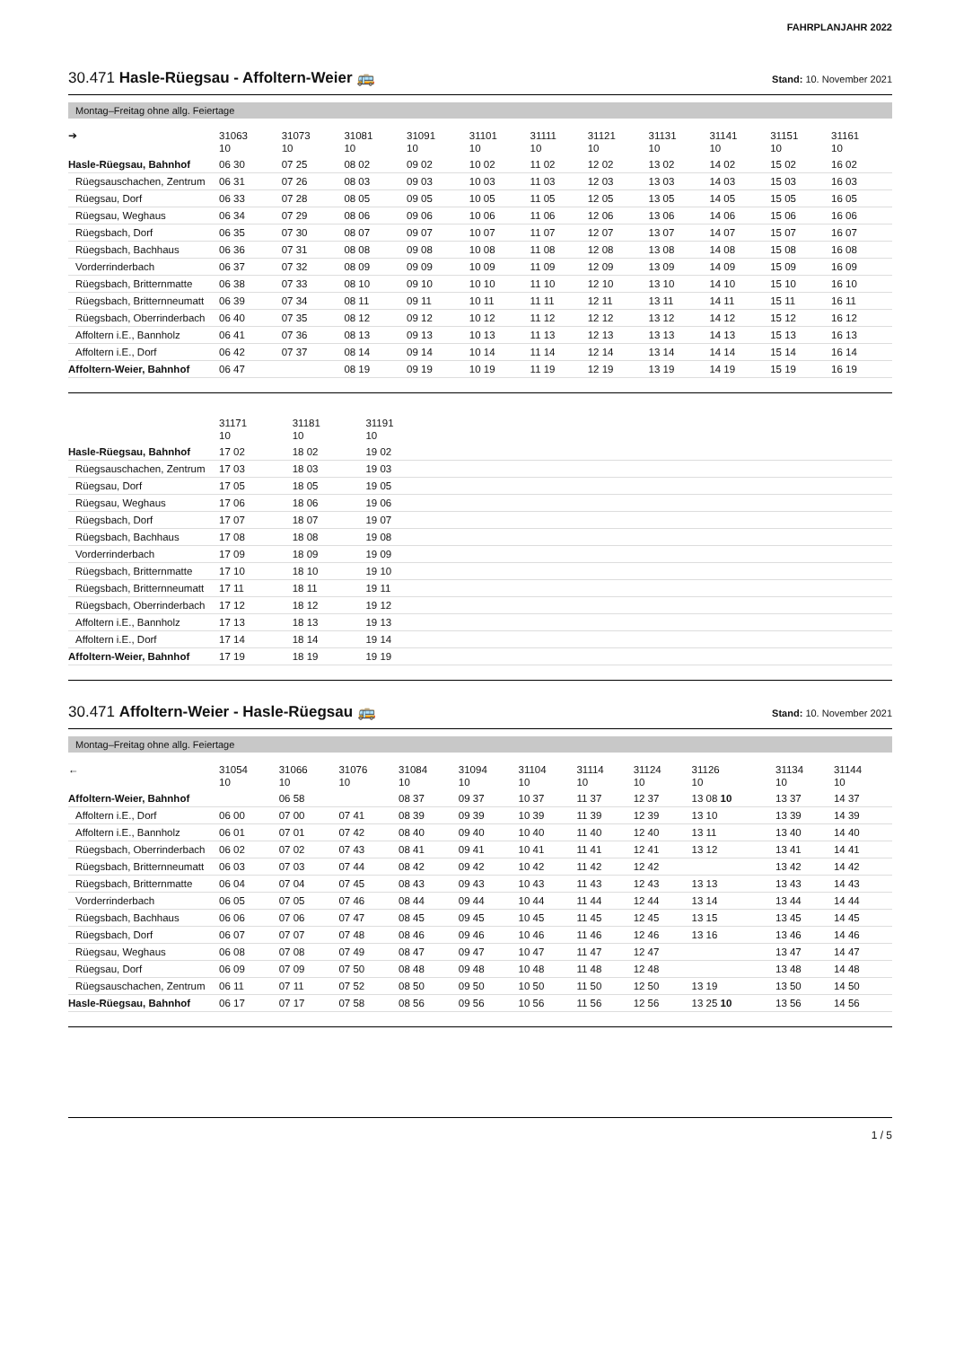FAHRPLANJAHR 2022
30.471 Hasle-Rüegsau - Affoltern-Weier 🚌 Stand: 10. November 2021
Montag–Freitag ohne allg. Feiertage
| ➔ | 31063 10 | 31073 10 | 31081 10 | 31091 10 | 31101 10 | 31111 10 | 31121 10 | 31131 10 | 31141 10 | 31151 10 | 31161 10 |
| --- | --- | --- | --- | --- | --- | --- | --- | --- | --- | --- | --- |
| Hasle-Rüegsau, Bahnhof | 06 30 | 07 25 | 08 02 | 09 02 | 10 02 | 11 02 | 12 02 | 13 02 | 14 02 | 15 02 | 16 02 |
| Rüegsauschachen, Zentrum | 06 31 | 07 26 | 08 03 | 09 03 | 10 03 | 11 03 | 12 03 | 13 03 | 14 03 | 15 03 | 16 03 |
| Rüegsau, Dorf | 06 33 | 07 28 | 08 05 | 09 05 | 10 05 | 11 05 | 12 05 | 13 05 | 14 05 | 15 05 | 16 05 |
| Rüegsau, Weghaus | 06 34 | 07 29 | 08 06 | 09 06 | 10 06 | 11 06 | 12 06 | 13 06 | 14 06 | 15 06 | 16 06 |
| Rüegsbach, Dorf | 06 35 | 07 30 | 08 07 | 09 07 | 10 07 | 11 07 | 12 07 | 13 07 | 14 07 | 15 07 | 16 07 |
| Rüegsbach, Bachhaus | 06 36 | 07 31 | 08 08 | 09 08 | 10 08 | 11 08 | 12 08 | 13 08 | 14 08 | 15 08 | 16 08 |
| Vorderrinderbach | 06 37 | 07 32 | 08 09 | 09 09 | 10 09 | 11 09 | 12 09 | 13 09 | 14 09 | 15 09 | 16 09 |
| Rüegsbach, Britternmatte | 06 38 | 07 33 | 08 10 | 09 10 | 10 10 | 11 10 | 12 10 | 13 10 | 14 10 | 15 10 | 16 10 |
| Rüegsbach, Britternneumatt | 06 39 | 07 34 | 08 11 | 09 11 | 10 11 | 11 11 | 12 11 | 13 11 | 14 11 | 15 11 | 16 11 |
| Rüegsbach, Oberrinderbach | 06 40 | 07 35 | 08 12 | 09 12 | 10 12 | 11 12 | 12 12 | 13 12 | 14 12 | 15 12 | 16 12 |
| Affoltern i.E., Bannholz | 06 41 | 07 36 | 08 13 | 09 13 | 10 13 | 11 13 | 12 13 | 13 13 | 14 13 | 15 13 | 16 13 |
| Affoltern i.E., Dorf | 06 42 | 07 37 | 08 14 | 09 14 | 10 14 | 11 14 | 12 14 | 13 14 | 14 14 | 15 14 | 16 14 |
| Affoltern-Weier, Bahnhof | 06 47 | | 08 19 | 09 19 | 10 19 | 11 19 | 12 19 | 13 19 | 14 19 | 15 19 | 16 19 |
| | 31171 10 | 31181 10 | 31191 10 | |
| --- | --- | --- | --- | --- |
| Hasle-Rüegsau, Bahnhof | 17 02 | 18 02 | 19 02 | |
| Rüegsauschachen, Zentrum | 17 03 | 18 03 | 19 03 | |
| Rüegsau, Dorf | 17 05 | 18 05 | 19 05 | |
| Rüegsau, Weghaus | 17 06 | 18 06 | 19 06 | |
| Rüegsbach, Dorf | 17 07 | 18 07 | 19 07 | |
| Rüegsbach, Bachhaus | 17 08 | 18 08 | 19 08 | |
| Vorderrinderbach | 17 09 | 18 09 | 19 09 | |
| Rüegsbach, Britternmatte | 17 10 | 18 10 | 19 10 | |
| Rüegsbach, Britternneumatt | 17 11 | 18 11 | 19 11 | |
| Rüegsbach, Oberrinderbach | 17 12 | 18 12 | 19 12 | |
| Affoltern i.E., Bannholz | 17 13 | 18 13 | 19 13 | |
| Affoltern i.E., Dorf | 17 14 | 18 14 | 19 14 | |
| Affoltern-Weier, Bahnhof | 17 19 | 18 19 | 19 19 | |
30.471 Affoltern-Weier - Hasle-Rüegsau 🚌 Stand: 10. November 2021
Montag–Freitag ohne allg. Feiertage
| ← | 31054 10 | 31066 10 | 31076 10 | 31084 10 | 31094 10 | 31104 10 | 31114 10 | 31124 10 | 31126 10 | 31134 10 | 31144 10 |
| --- | --- | --- | --- | --- | --- | --- | --- | --- | --- | --- | --- |
| Affoltern-Weier, Bahnhof | | 06 58 | | 08 37 | 09 37 | 10 37 | 11 37 | 12 37 | 13 08 10 | 13 37 | 14 37 |
| Affoltern i.E., Dorf | 06 00 | 07 00 | 07 41 | 08 39 | 09 39 | 10 39 | 11 39 | 12 39 | 13 10 | 13 39 | 14 39 |
| Affoltern i.E., Bannholz | 06 01 | 07 01 | 07 42 | 08 40 | 09 40 | 10 40 | 11 40 | 12 40 | 13 11 | 13 40 | 14 40 |
| Rüegsbach, Oberrinderbach | 06 02 | 07 02 | 07 43 | 08 41 | 09 41 | 10 41 | 11 41 | 12 41 | 13 12 | 13 41 | 14 41 |
| Rüegsbach, Britternneumatt | 06 03 | 07 03 | 07 44 | 08 42 | 09 42 | 10 42 | 11 42 | 12 42 | | 13 42 | 14 42 |
| Rüegsbach, Britternmatte | 06 04 | 07 04 | 07 45 | 08 43 | 09 43 | 10 43 | 11 43 | 12 43 | 13 13 | 13 43 | 14 43 |
| Vorderrinderbach | 06 05 | 07 05 | 07 46 | 08 44 | 09 44 | 10 44 | 11 44 | 12 44 | 13 14 | 13 44 | 14 44 |
| Rüegsbach, Bachhaus | 06 06 | 07 06 | 07 47 | 08 45 | 09 45 | 10 45 | 11 45 | 12 45 | 13 15 | 13 45 | 14 45 |
| Rüegsbach, Dorf | 06 07 | 07 07 | 07 48 | 08 46 | 09 46 | 10 46 | 11 46 | 12 46 | 13 16 | 13 46 | 14 46 |
| Rüegsau, Weghaus | 06 08 | 07 08 | 07 49 | 08 47 | 09 47 | 10 47 | 11 47 | 12 47 | | 13 47 | 14 47 |
| Rüegsau, Dorf | 06 09 | 07 09 | 07 50 | 08 48 | 09 48 | 10 48 | 11 48 | 12 48 | | 13 48 | 14 48 |
| Rüegsauschachen, Zentrum | 06 11 | 07 11 | 07 52 | 08 50 | 09 50 | 10 50 | 11 50 | 12 50 | 13 19 | 13 50 | 14 50 |
| Hasle-Rüegsau, Bahnhof | 06 17 | 07 17 | 07 58 | 08 56 | 09 56 | 10 56 | 11 56 | 12 56 | 13 25 10 | 13 56 | 14 56 |
1 / 5